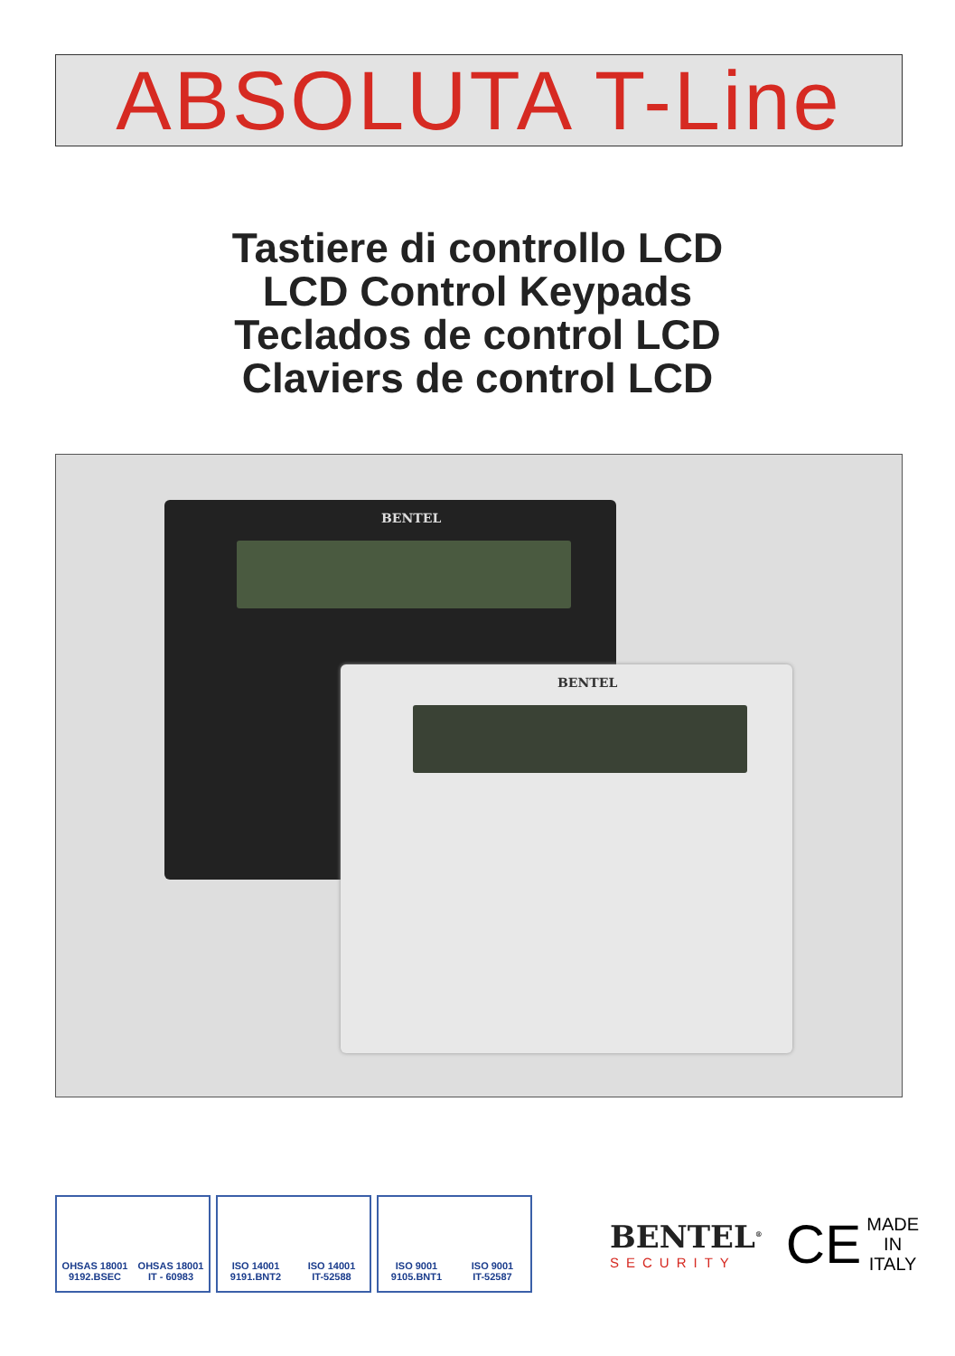ABSOLUTA T-Line
Tastiere di controllo LCD
LCD Control Keypads
Teclados de control LCD
Claviers de control LCD
BENTEL
BENTEL
OHSAS 18001
9192.BSEC
OHSAS 18001
IT - 60983
ISO 14001
9191.BNT2
ISO 14001
IT-52588
ISO 9001
9105.BNT1
ISO 9001
IT-52587
BENTEL<sup>®</sup>
SECURITY
CE
MADE
IN
ITALY